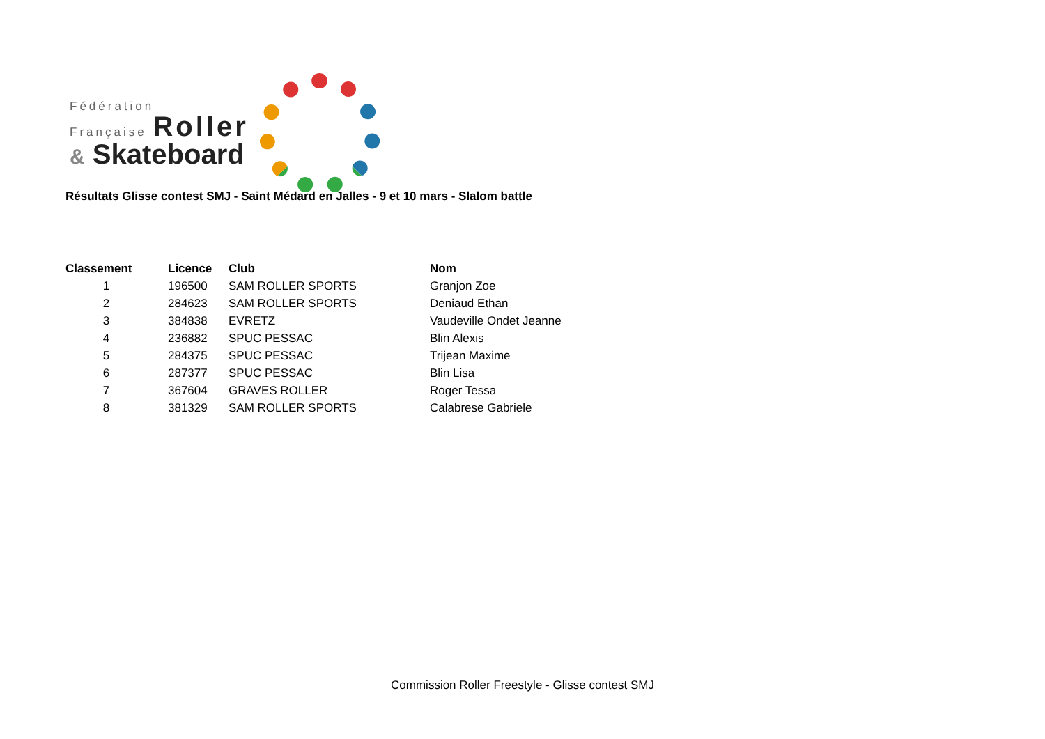Fédération
Française Roller
& Skateboard
Résultats Glisse contest SMJ - Saint Médard en Jalles - 9 et 10 mars - Slalom battle
| Classement | Licence | Club | Nom |
| --- | --- | --- | --- |
| 1 | 196500 | SAM ROLLER SPORTS | Granjon Zoe |
| 2 | 284623 | SAM ROLLER SPORTS | Deniaud Ethan |
| 3 | 384838 | EVRETZ | Vaudeville Ondet Jeanne |
| 4 | 236882 | SPUC PESSAC | Blin Alexis |
| 5 | 284375 | SPUC PESSAC | Trijean Maxime |
| 6 | 287377 | SPUC PESSAC | Blin Lisa |
| 7 | 367604 | GRAVES ROLLER | Roger Tessa |
| 8 | 381329 | SAM ROLLER SPORTS | Calabrese Gabriele |
Commission Roller Freestyle - Glisse contest SMJ